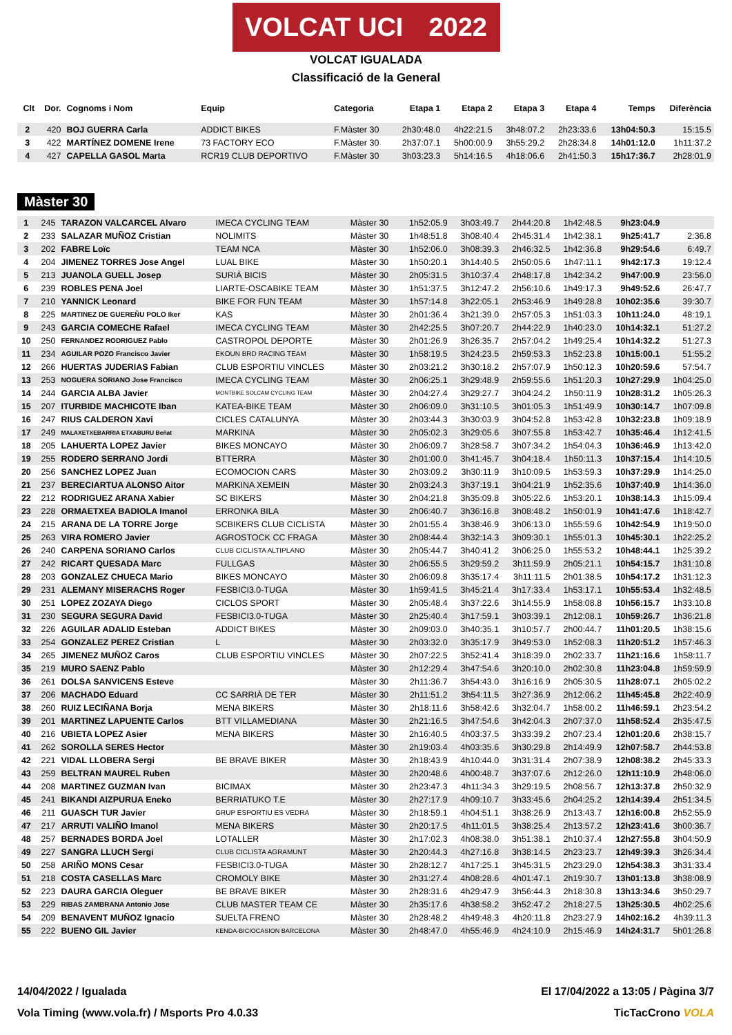VOLCAT UCI 2022
VOLCAT IGUALADA
Classificació de la General
| Clt | Dor. | Cognoms i Nom | Equip | Categoria | Etapa 1 | Etapa 2 | Etapa 3 | Etapa 4 | Temps | Diferència |
| --- | --- | --- | --- | --- | --- | --- | --- | --- | --- | --- |
| 2 | 420 | BOJ GUERRA Carla | ADDICT BIKES | F.Màster 30 | 2h30:48.0 | 4h22:21.5 | 3h48:07.2 | 2h23:33.6 | 13h04:50.3 | 15:15.5 |
| 3 | 422 | MARTÍNEZ DOMENE Irene | 73 FACTORY ECO | F.Màster 30 | 2h37:07.1 | 5h00:00.9 | 3h55:29.2 | 2h28:34.8 | 14h01:12.0 | 1h11:37.2 |
| 4 | 427 | CAPELLA GASOL Marta | RCR19 CLUB DEPORTIVO | F.Màster 30 | 3h03:23.3 | 5h14:16.5 | 4h18:06.6 | 2h41:50.3 | 15h17:36.7 | 2h28:01.9 |
Màster 30
| 1 | 245 | TARAZON VALCARCEL Alvaro | IMECA CYCLING TEAM | Màster 30 | 1h52:05.9 | 3h03:49.7 | 2h44:20.8 | 1h42:48.5 | 9h23:04.9 | |
| 2 | 233 | SALAZAR MUÑOZ Cristian | NOLIMITS | Màster 30 | 1h48:51.8 | 3h08:40.4 | 2h45:31.4 | 1h42:38.1 | 9h25:41.7 | 2:36.8 |
| 3 | 202 | FABRE Loïc | TEAM NCA | Màster 30 | 1h52:06.0 | 3h08:39.3 | 2h46:32.5 | 1h42:36.8 | 9h29:54.6 | 6:49.7 |
| 4 | 204 | JIMENEZ TORRES Jose Angel | LUAL BIKE | Màster 30 | 1h50:20.1 | 3h14:40.5 | 2h50:05.6 | 1h47:11.1 | 9h42:17.3 | 19:12.4 |
| 5 | 213 | JUANOLA GUELL Josep | SURIÀ BICIS | Màster 30 | 2h05:31.5 | 3h10:37.4 | 2h48:17.8 | 1h42:34.2 | 9h47:00.9 | 23:56.0 |
| 6 | 239 | ROBLES PENA Joel | LIARTE-OSCABIKE TEAM | Màster 30 | 1h51:37.5 | 3h12:47.2 | 2h56:10.6 | 1h49:17.3 | 9h49:52.6 | 26:47.7 |
| 7 | 210 | YANNICK Leonard | BIKE FOR FUN TEAM | Màster 30 | 1h57:14.8 | 3h22:05.1 | 2h53:46.9 | 1h49:28.8 | 10h02:35.6 | 39:30.7 |
| 8 | 225 | MARTINEZ DE GUEREÑU POLO Iker | KAS | Màster 30 | 2h01:36.4 | 3h21:39.0 | 2h57:05.3 | 1h51:03.3 | 10h11:24.0 | 48:19.1 |
| 9 | 243 | GARCIA COMECHE Rafael | IMECA CYCLING TEAM | Màster 30 | 2h42:25.5 | 3h07:20.7 | 2h44:22.9 | 1h40:23.0 | 10h14:32.1 | 51:27.2 |
| 10 | 250 | FERNANDEZ RODRIGUEZ Pablo | CASTROPOL DEPORTE | Màster 30 | 2h01:26.9 | 3h26:35.7 | 2h57:04.2 | 1h49:25.4 | 10h14:32.2 | 51:27.3 |
| 11 | 234 | AGUILAR POZO Francisco Javier | EKOUN BRD RACING TEAM | Màster 30 | 1h58:19.5 | 3h24:23.5 | 2h59:53.3 | 1h52:23.8 | 10h15:00.1 | 51:55.2 |
| 12 | 266 | HUERTAS JUDERIAS Fabian | CLUB ESPORTIU VINCLES | Màster 30 | 2h03:21.2 | 3h30:18.2 | 2h57:07.9 | 1h50:12.3 | 10h20:59.6 | 57:54.7 |
| 13 | 253 | NOGUERA SORIANO Jose Francisco | IMECA CYCLING TEAM | Màster 30 | 2h06:25.1 | 3h29:48.9 | 2h59:55.6 | 1h51:20.3 | 10h27:29.9 | 1h04:25.0 |
| 14 | 244 | GARCIA ALBA Javier | MONTBIKE SOLCAM CYCLING TEAM | Màster 30 | 2h04:27.4 | 3h29:27.7 | 3h04:24.2 | 1h50:11.9 | 10h28:31.2 | 1h05:26.3 |
| 15 | 207 | ITURBIDE MACHICOTE Iban | KATEA-BIKE TEAM | Màster 30 | 2h06:09.0 | 3h31:10.5 | 3h01:05.3 | 1h51:49.9 | 10h30:14.7 | 1h07:09.8 |
| 16 | 247 | RIUS CALDERON Xavi | CICLES CATALUNYA | Màster 30 | 2h03:44.3 | 3h30:03.9 | 3h04:52.8 | 1h53:42.8 | 10h32:23.8 | 1h09:18.9 |
| 17 | 249 | MALAXETXEBARRIA ETXABURU Beñat | MARKINA | Màster 30 | 2h05:02.3 | 3h29:05.6 | 3h07:55.8 | 1h53:42.7 | 10h35:46.4 | 1h12:41.5 |
| 18 | 205 | LAHUERTA LOPEZ Javier | BIKES MONCAYO | Màster 30 | 2h06:09.7 | 3h28:58.7 | 3h07:34.2 | 1h54:04.3 | 10h36:46.9 | 1h13:42.0 |
| 19 | 255 | RODERO SERRANO Jordi | BTTERRA | Màster 30 | 2h01:00.0 | 3h41:45.7 | 3h04:18.4 | 1h50:11.3 | 10h37:15.4 | 1h14:10.5 |
| 20 | 256 | SANCHEZ LOPEZ Juan | ECOMOCION CARS | Màster 30 | 2h03:09.2 | 3h30:11.9 | 3h10:09.5 | 1h53:59.3 | 10h37:29.9 | 1h14:25.0 |
| 21 | 237 | BERECIARTUA ALONSO Aitor | MARKINA XEMEIN | Màster 30 | 2h03:24.3 | 3h37:19.1 | 3h04:21.9 | 1h52:35.6 | 10h37:40.9 | 1h14:36.0 |
| 22 | 212 | RODRIGUEZ ARANA Xabier | SC BIKERS | Màster 30 | 2h04:21.8 | 3h35:09.8 | 3h05:22.6 | 1h53:20.1 | 10h38:14.3 | 1h15:09.4 |
| 23 | 228 | ORMAETXEA BADIOLA Imanol | ERRONKA BILA | Màster 30 | 2h06:40.7 | 3h36:16.8 | 3h08:48.2 | 1h50:01.9 | 10h41:47.6 | 1h18:42.7 |
| 24 | 215 | ARANA DE LA TORRE Jorge | SCBIKERS CLUB CICLISTA | Màster 30 | 2h01:55.4 | 3h38:46.9 | 3h06:13.0 | 1h55:59.6 | 10h42:54.9 | 1h19:50.0 |
| 25 | 263 | VIRA ROMERO Javier | AGROSTOCK CC FRAGA | Màster 30 | 2h08:44.4 | 3h32:14.3 | 3h09:30.1 | 1h55:01.3 | 10h45:30.1 | 1h22:25.2 |
| 26 | 240 | CARPENA SORIANO Carlos | CLUB CICLISTA ALTIPLANO | Màster 30 | 2h05:44.7 | 3h40:41.2 | 3h06:25.0 | 1h55:53.2 | 10h48:44.1 | 1h25:39.2 |
| 27 | 242 | RICART QUESADA Marc | FULLGAS | Màster 30 | 2h06:55.5 | 3h29:59.2 | 3h11:59.9 | 2h05:21.1 | 10h54:15.7 | 1h31:10.8 |
| 28 | 203 | GONZALEZ CHUECA Mario | BIKES MONCAYO | Màster 30 | 2h06:09.8 | 3h35:17.4 | 3h11:11.5 | 2h01:38.5 | 10h54:17.2 | 1h31:12.3 |
| 29 | 231 | ALEMANY MISERACHS Roger | FESBICI3.0-TUGA | Màster 30 | 1h59:41.5 | 3h45:21.4 | 3h17:33.4 | 1h53:17.1 | 10h55:53.4 | 1h32:48.5 |
| 30 | 251 | LOPEZ ZOZAYA Diego | CICLOS SPORT | Màster 30 | 2h05:48.4 | 3h37:22.6 | 3h14:55.9 | 1h58:08.8 | 10h56:15.7 | 1h33:10.8 |
| 31 | 230 | SEGURA SEGURA David | FESBICI3.0-TUGA | Màster 30 | 2h25:40.4 | 3h17:59.1 | 3h03:39.1 | 2h12:08.1 | 10h59:26.7 | 1h36:21.8 |
| 32 | 226 | AGUILAR ADALID Esteban | ADDICT BIKES | Màster 30 | 2h09:03.0 | 3h40:35.1 | 3h10:57.7 | 2h00:44.7 | 11h01:20.5 | 1h38:15.6 |
| 33 | 254 | GONZALEZ PEREZ Cristian | L | Màster 30 | 2h03:32.0 | 3h35:17.9 | 3h49:53.0 | 1h52:08.3 | 11h20:51.2 | 1h57:46.3 |
| 34 | 265 | JIMENEZ MUÑOZ Caros | CLUB ESPORTIU VINCLES | Màster 30 | 2h07:22.5 | 3h52:41.4 | 3h18:39.0 | 2h02:33.7 | 11h21:16.6 | 1h58:11.7 |
| 35 | 219 | MURO SAENZ Pablo | | Màster 30 | 2h12:29.4 | 3h47:54.6 | 3h20:10.0 | 2h02:30.8 | 11h23:04.8 | 1h59:59.9 |
| 36 | 261 | DOLSA SANVICENS Esteve | | Màster 30 | 2h11:36.7 | 3h54:43.0 | 3h16:16.9 | 2h05:30.5 | 11h28:07.1 | 2h05:02.2 |
| 37 | 206 | MACHADO Eduard | CC SARRIÀ DE TER | Màster 30 | 2h11:51.2 | 3h54:11.5 | 3h27:36.9 | 2h12:06.2 | 11h45:45.8 | 2h22:40.9 |
| 38 | 260 | RUIZ LECIÑANA Borja | MENA BIKERS | Màster 30 | 2h18:11.6 | 3h58:42.6 | 3h32:04.7 | 1h58:00.2 | 11h46:59.1 | 2h23:54.2 |
| 39 | 201 | MARTINEZ LAPUENTE Carlos | BTT VILLAMEDIANA | Màster 30 | 2h21:16.5 | 3h47:54.6 | 3h42:04.3 | 2h07:37.0 | 11h58:52.4 | 2h35:47.5 |
| 40 | 216 | UBIETA LOPEZ Asier | MENA BIKERS | Màster 30 | 2h16:40.5 | 4h03:37.5 | 3h33:39.2 | 2h07:23.4 | 12h01:20.6 | 2h38:15.7 |
| 41 | 262 | SOROLLA SERES Hector | | Màster 30 | 2h19:03.4 | 4h03:35.6 | 3h30:29.8 | 2h14:49.9 | 12h07:58.7 | 2h44:53.8 |
| 42 | 221 | VIDAL LLOBERA Sergi | BE BRAVE BIKER | Màster 30 | 2h18:43.9 | 4h10:44.0 | 3h31:31.4 | 2h07:38.9 | 12h08:38.2 | 2h45:33.3 |
| 43 | 259 | BELTRAN MAUREL Ruben | | Màster 30 | 2h20:48.6 | 4h00:48.7 | 3h37:07.6 | 2h12:26.0 | 12h11:10.9 | 2h48:06.0 |
| 44 | 208 | MARTINEZ GUZMAN Ivan | BICIMAX | Màster 30 | 2h23:47.3 | 4h11:34.3 | 3h29:19.5 | 2h08:56.7 | 12h13:37.8 | 2h50:32.9 |
| 45 | 241 | BIKANDI AIZPURUA Eneko | BERRIATUKO T.E | Màster 30 | 2h27:17.9 | 4h09:10.7 | 3h33:45.6 | 2h04:25.2 | 12h14:39.4 | 2h51:34.5 |
| 46 | 211 | GUASCH TUR Javier | GRUP ESPORTIU ES VEDRA | Màster 30 | 2h18:59.1 | 4h04:51.1 | 3h38:26.9 | 2h13:43.7 | 12h16:00.8 | 2h52:55.9 |
| 47 | 217 | ARRUTI VALIÑO Imanol | MENA BIKERS | Màster 30 | 2h20:17.5 | 4h11:01.5 | 3h38:25.4 | 2h13:57.2 | 12h23:41.6 | 3h00:36.7 |
| 48 | 257 | BERNADES BORDA Joel | LOTALLER | Màster 30 | 2h17:02.3 | 4h08:38.0 | 3h51:38.1 | 2h10:37.4 | 12h27:55.8 | 3h04:50.9 |
| 49 | 227 | SANGRA LLUCH Sergi | CLUB CICLISTA AGRAMUNT | Màster 30 | 2h20:44.3 | 4h27:16.8 | 3h38:14.5 | 2h23:23.7 | 12h49:39.3 | 3h26:34.4 |
| 50 | 258 | ARIÑO MONS Cesar | FESBICI3.0-TUGA | Màster 30 | 2h28:12.7 | 4h17:25.1 | 3h45:31.5 | 2h23:29.0 | 12h54:38.3 | 3h31:33.4 |
| 51 | 218 | COSTA CASELLAS Marc | CROMOLY BIKE | Màster 30 | 2h31:27.4 | 4h08:28.6 | 4h01:47.1 | 2h19:30.7 | 13h01:13.8 | 3h38:08.9 |
| 52 | 223 | DAURA GARCIA Oleguer | BE BRAVE BIKER | Màster 30 | 2h28:31.6 | 4h29:47.9 | 3h56:44.3 | 2h18:30.8 | 13h13:34.6 | 3h50:29.7 |
| 53 | 229 | RIBAS ZAMBRANA Antonio Jose | CLUB MASTER TEAM CE | Màster 30 | 2h35:17.6 | 4h38:58.2 | 3h52:47.2 | 2h18:27.5 | 13h25:30.5 | 4h02:25.6 |
| 54 | 209 | BENAVENT MUÑOZ Ignacio | SUELTA FRENO | Màster 30 | 2h28:48.2 | 4h49:48.3 | 4h20:11.8 | 2h23:27.9 | 14h02:16.2 | 4h39:11.3 |
| 55 | 222 | BUENO GIL Javier | KENDA-BICIOCASION BARCELONA | Màster 30 | 2h48:47.0 | 4h55:46.9 | 4h24:10.9 | 2h15:46.9 | 14h24:31.7 | 5h01:26.8 |
14/04/2022 / Igualada El 17/04/2022 a 13:05 / Pàgina 3/7
Vola Timing (www.vola.fr) / Msports Pro 4.0.33 TicTacCrono VOLA